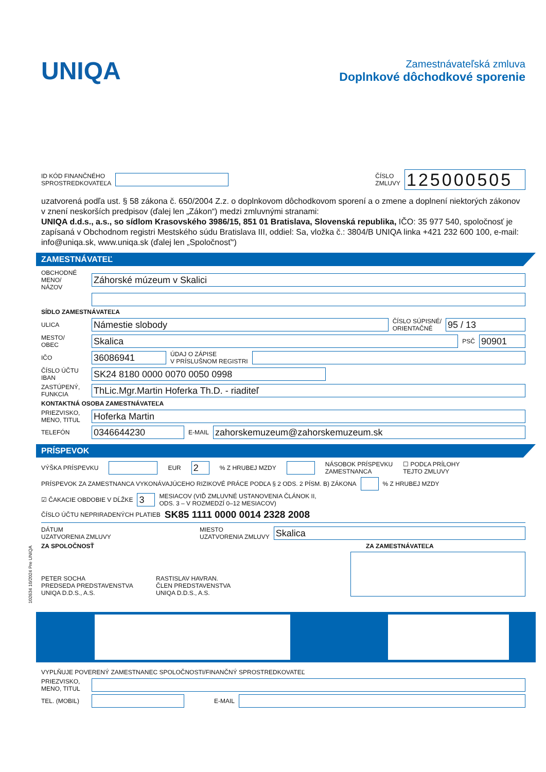UNIQA
Zamestnávateľská zmluva
Doplnkové dôchodkové sporenie
ID KÓD FINANČNÉHO
SPROSTREDKOVATEĽA
ČÍSLO
ZMLUVY
125000505
uzatvorená podľa ust. § 58 zákona č. 650/2004 Z.z. o doplnkovom dôchodkovom sporení a o zmene a doplnení niektorých zákonov v znení neskorších predpisov (ďalej len „Zákon“) medzi zmluvnými stranami:
UNIQA d.d.s., a.s., so sídlom Krasovského 3986/15, 851 01 Bratislava, Slovenská republika, IČO: 35 977 540, spoločnosť je zapísaná v Obchodnom registri Mestského súdu Bratislava III, oddiel: Sa, vložka č.: 3804/B UNIQA linka +421 232 600 100, e-mail: info@uniqa.sk, www.uniqa.sk (ďalej len „Spoločnosť“)
ZAMESTNÁVATEĽ
OBCHODNÉ
MENO/
NÁZOV
Záhorské múzeum v Skalici
SÍDLO ZAMESTNÁVATEĽA
ULICA
Námestie slobody
ČÍSLO SÚPISNÉ/
ORIENTAČNÉ
95 / 13
MESTO/
OBEC
Skalica
PSČ
90901
IČO
36086941
ÚDAJ O ZÁPISE
V PRÍSLUŠNOM REGISTRI
ČÍSLO ÚČTU
IBAN
SK24 8180 0000 0070 0050 0998
ZASTÚPENÝ,
FUNKCIA
ThLic.Mgr.Martin Hoferka Th.D. - riaditeľ
KONTAKTNÁ OSOBA ZAMESTNÁVATEĽA
PRIEZVISKO,
MENO, TITUL
Hoferka Martin
TELEFÓN
0346644230
E-MAIL
zahorskemuzeum@zahorskemuzeum.sk
PRÍSPEVOK
VÝŠKA PRÍSPEVKU EUR 2% Z HRUBEJ MZDY NÁSOBOK PRÍSPEVKU
ZAMESTNANCA ☐ PODĽA PRÍLOHY
TEJTO ZMLUVY
PRÍSPEVOK ZA ZAMESTNANCA VYKONÁVAJÚCEHO RIZIKOVÉ PRÁCE PODĽA § 2 ODS. 2 PÍSM. B) ZÁKONA % Z HRUBEJ MZDY
☑ ČAKACIE OBDOBIE V DĹŽKE 3 MESIACOV (VIĎ ZMLUVNÉ USTANOVENIA ČLÁNOK II,
ODS. 3 – V ROZMEDZÍ 0–12 MESIACOV)
ČÍSLO ÚČTU NEPRIRADENÝCH PLATIEB SK85 1111 0000 0014 2328 2008
DÁTUM
UZATVORENIA ZMLUVY
MIESTO
UZATVORENIA ZMLUVY
Skalica
ZA SPOLOČNOSŤ ZA ZAMESTNÁVATEĽA
PETER SOCHA
PREDSEDA PREDSTAVENSTVA
UNIQA D.D.S., A.S.
RASTISLAV HAVRAN.
ČLEN PREDSTAVENSTVA
UNIQA D.D.S., A.S.
102634 10/2024 Pre UNIQA
VYPLŇUJE POVERENÝ ZAMESTNANEC SPOLOČNOSTI/FINANČNÝ SPROSTREDKOVATEĽ
PRIEZVISKO,
MENO, TITUL
TEL. (MOBIL) E-MAIL